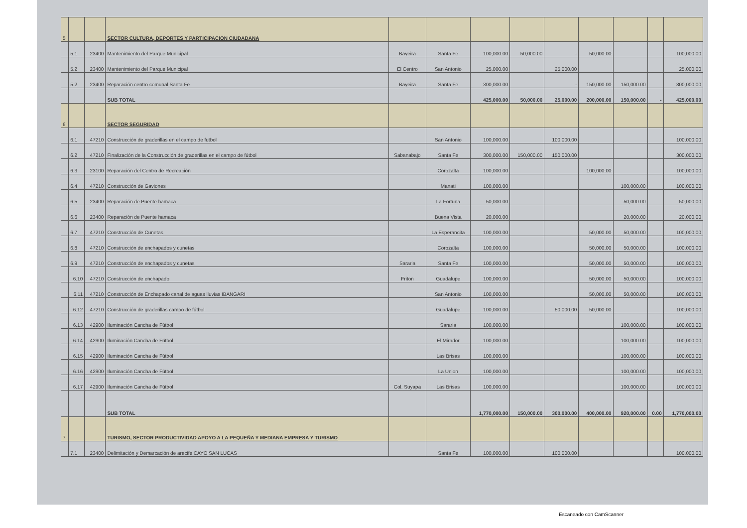| 5 | | | SECTOR CULTURA, DEPORTES Y PARTICIPACION CIUDADANA | | | | | | | | | |
| | 5.1 | 23400 | Mantenimiento del Parque Municipal | Bayeira | Santa Fe | 100,000.00 | 50,000.00 | - | 50,000.00 | | | 100,000.00 |
| | 5.2 | 23400 | Mantenimiento del Parque Municipal | El Centro | San Antonio | 25,000.00 | | 25,000.00 | | | | 25,000.00 |
| | 5.2 | 23400 | Reparación centro comunal Santa Fe | Bayeira | Santa Fe | 300,000.00 | | - | 150,000.00 | 150,000.00 | | 300,000.00 |
| | | | SUB TOTAL | | | 425,000.00 | 50,000.00 | 25,000.00 | 200,000.00 | 150,000.00 | - | 425,000.00 |
| 6 | | | SECTOR SEGURIDAD | | | | | | | | | |
| | 6.1 | 47210 | Construcción de graderillas en el campo de futbol | | San Antonio | 100,000.00 | | 100,000.00 | | | | 100,000.00 |
| | 6.2 | 47210 | Finalización de la Construcción de graderillas en el campo de fútbol | Sabanabajo | Santa Fe | 300,000.00 | 150,000.00 | 150,000.00 | | | | 300,000.00 |
| | 6.3 | 23100 | Reparación del Centro de Recreación | | Corozalta | 100,000.00 | | | 100,000.00 | | | 100,000.00 |
| | 6.4 | 47210 | Construcción de Gaviones | | Manati | 100,000.00 | | | | 100,000.00 | | 100,000.00 |
| | 6.5 | 23400 | Reparación de Puente hamaca | | La Fortuna | 50,000.00 | | | | 50,000.00 | | 50,000.00 |
| | 6.6 | 23400 | Reparación de Puente hamaca | | Buena Vista | 20,000.00 | | | | 20,000.00 | | 20,000.00 |
| | 6.7 | 47210 | Construcción de Cunetas | | La Esperancita | 100,000.00 | | | 50,000.00 | 50,000.00 | | 100,000.00 |
| | 6.8 | 47210 | Construcción de enchapados y cunetas | | Corozalta | 100,000.00 | | | 50,000.00 | 50,000.00 | | 100,000.00 |
| | 6.9 | 47210 | Construcción de enchapados y cunetas | Sararia | Santa Fe | 100,000.00 | | | 50,000.00 | 50,000.00 | | 100,000.00 |
| | 6.10 | 47210 | Construcción de enchapado | Friton | Guadalupe | 100,000.00 | | | 50,000.00 | 50,000.00 | | 100,000.00 |
| | 6.11 | 47210 | Construcción de Enchapado canal de aguas lluvias IBANGARI | | San Antonio | 100,000.00 | | | 50,000.00 | 50,000.00 | | 100,000.00 |
| | 6.12 | 47210 | Construcción de graderillas campo de fútbol | | Guadalupe | 100,000.00 | | 50,000.00 | 50,000.00 | | | 100,000.00 |
| | 6.13 | 42900 | Iluminación Cancha de Fútbol | | Sararia | 100,000.00 | | | | 100,000.00 | | 100,000.00 |
| | 6.14 | 42900 | Iluminación Cancha de Fútbol | | El Mirador | 100,000.00 | | | | 100,000.00 | | 100,000.00 |
| | 6.15 | 42900 | Iluminación Cancha de Fútbol | | Las Brisas | 100,000.00 | | | | 100,000.00 | | 100,000.00 |
| | 6.16 | 42900 | Iluminación Cancha de Fútbol | | La Union | 100,000.00 | | | | 100,000.00 | | 100,000.00 |
| | 6.17 | 42900 | Iluminación Cancha de Fútbol | Col. Suyapa | Las Brisas | 100,000.00 | | | | 100,000.00 | | 100,000.00 |
| | | | SUB TOTAL | | | 1,770,000.00 | 150,000.00 | 300,000.00 | 400,000.00 | 920,000.00 | 0.00 | 1,770,000.00 |
| 7 | | | TURISMO, SECTOR PRODUCTIVIDAD APOYO A LA PEQUEÑA Y MEDIANA EMPRESA Y TURISMO | | | | | | | | | |
| | 7.1 | 23400 | Delimitación y Demarcación de arecife CAYO SAN LUCAS | | Santa Fe | 100,000.00 | | 100,000.00 | | | | 100,000.00 |
Escaneado con CamScanner